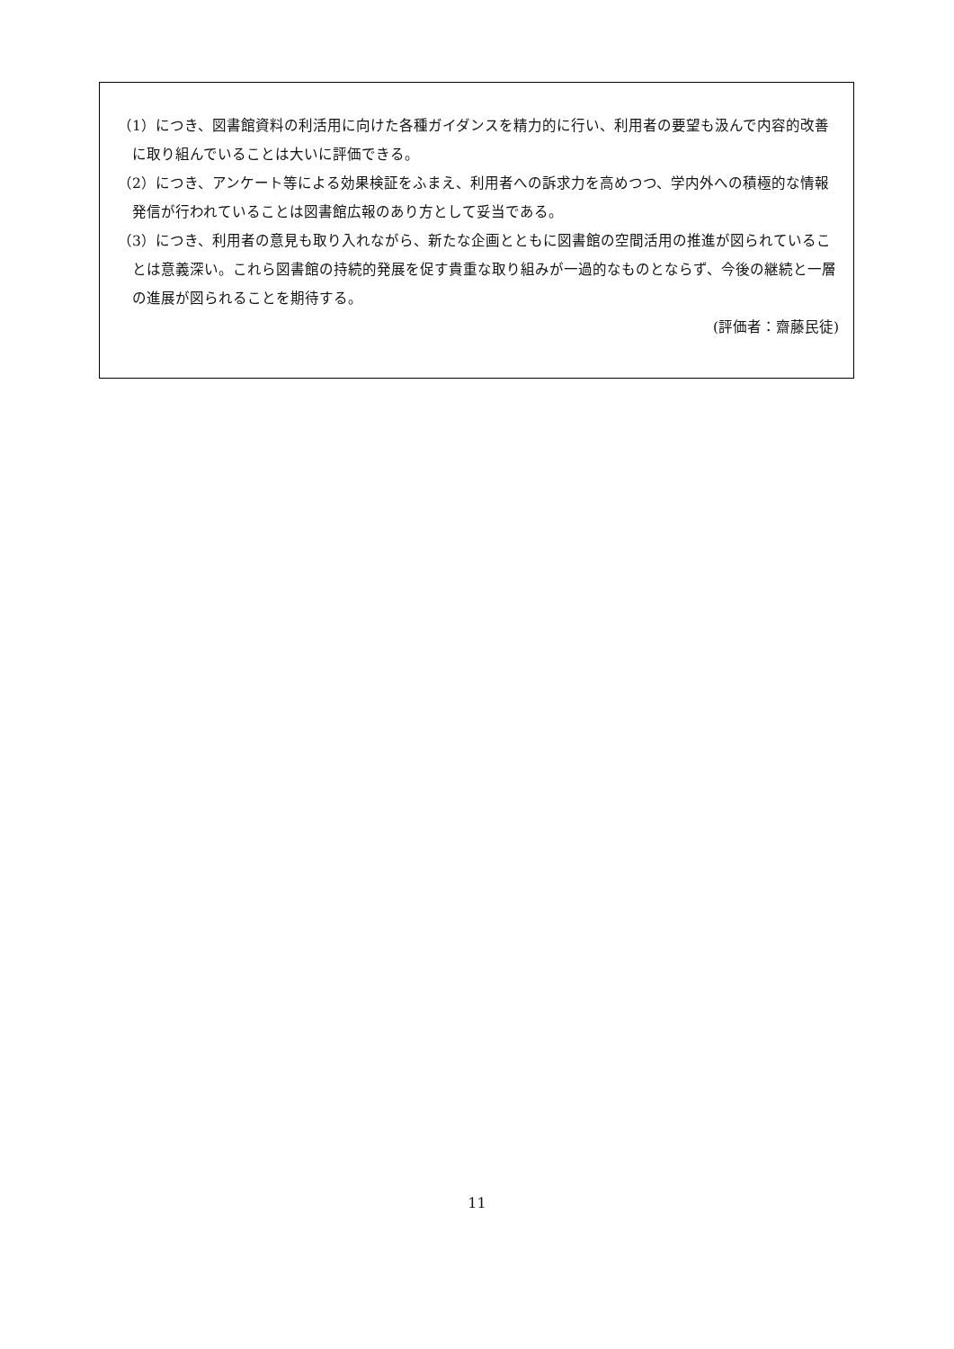（1）につき、図書館資料の利活用に向けた各種ガイダンスを精力的に行い、利用者の要望も汲んで内容的改善に取り組んでいることは大いに評価できる。
（2）につき、アンケート等による効果検証をふまえ、利用者への訴求力を高めつつ、学内外への積極的な情報発信が行われていることは図書館広報のあり方として妥当である。
（3）につき、利用者の意見も取り入れながら、新たな企画とともに図書館の空間活用の推進が図られていることは意義深い。これら図書館の持続的発展を促す貴重な取り組みが一過的なものとならず、今後の継続と一層の進展が図られることを期待する。
(評価者：齋藤民徒)
11